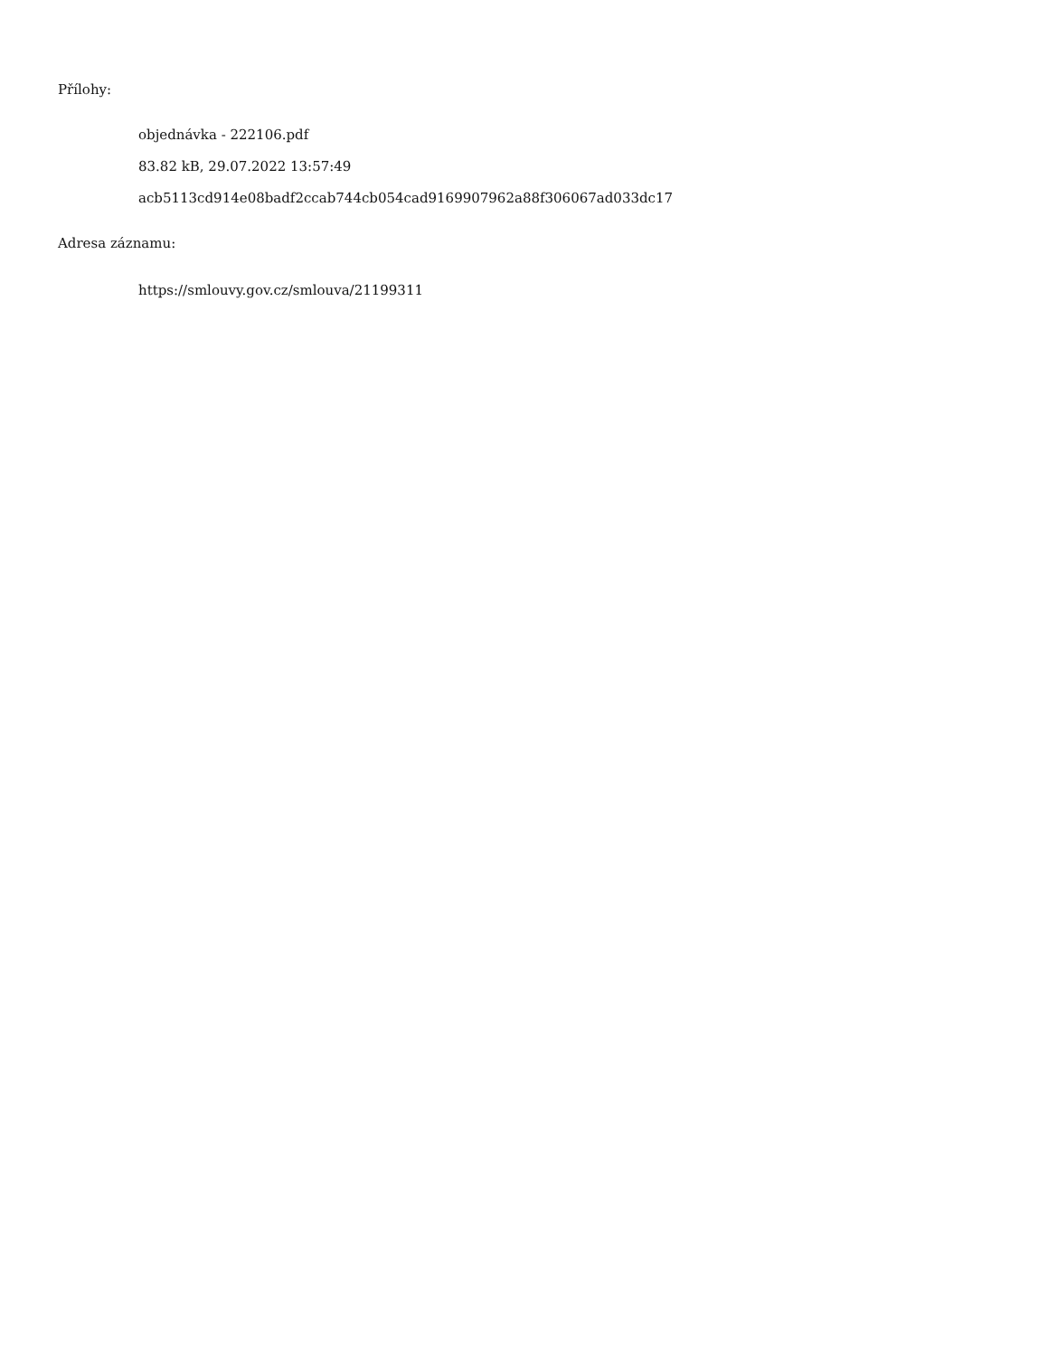Přílohy:
objednávka - 222106.pdf
83.82 kB, 29.07.2022 13:57:49
acb5113cd914e08badf2ccab744cb054cad9169907962a88f306067ad033dc17
Adresa záznamu:
https://smlouvy.gov.cz/smlouva/21199311